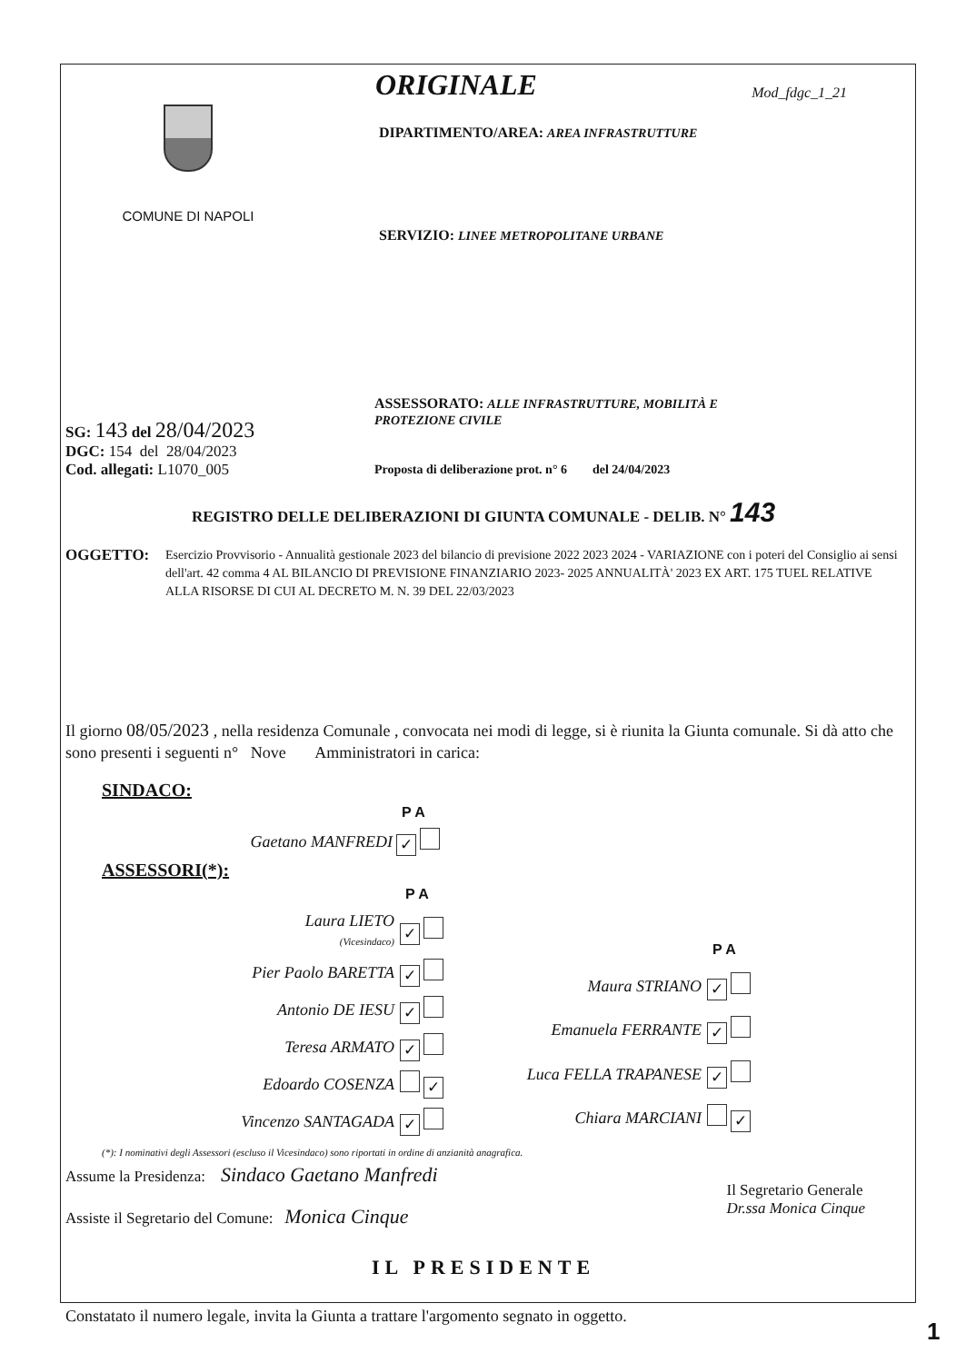COMUNE DI NAPOLI
ORIGINALE Mod_fdgc_1_21
DIPARTIMENTO/AREA: AREA INFRASTRUTTURE
SERVIZIO: LINEE METROPOLITANE URBANE
SG: 143 del 28/04/2023
DGC: 154 del 28/04/2023
Cod. allegati: L1070_005
ASSESSORATO: ALLE INFRASTRUTTURE, MOBILITÀ E
PROTEZIONE CIVILE
Proposta di deliberazione prot. n° 6 del 24/04/2023
REGISTRO DELLE DELIBERAZIONI DI GIUNTA COMUNALE - DELIB. N° 143
OGGETTO:
Esercizio Provvisorio - Annualità gestionale 2023 del bilancio di previsione 2022 2023 2024 - VARIAZIONE con i poteri del Consiglio ai sensi dell'art. 42 comma 4 AL BILANCIO DI PREVISIONE FINANZIARIO 2023- 2025 ANNUALITÀ' 2023 EX ART. 175 TUEL RELATIVE ALLA RISORSE DI CUI AL DECRETO M. N. 39 DEL 22/03/2023
Il giorno 08/05/2023 , nella residenza Comunale , convocata nei modi di legge, si è riunita la Giunta comunale. Si dà atto che sono presenti i seguenti n° Nove Amministratori in carica:
SINDACO:
| | P A |
| Gaetano MANFREDI | ✓ |
ASSESSORI(*):
| | P A |
| Laura LIETO (Vicesindaco) | ✓ |
| Pier Paolo BARETTA | ✓ |
| Antonio DE IESU | ✓ |
| Teresa ARMATO | ✓ |
| Edoardo COSENZA | ✓ |
| Vincenzo SANTAGADA | ✓ |
| | P A |
| Maura STRIANO | ✓ |
| Emanuela FERRANTE | ✓ |
| Luca FELLA TRAPANESE | ✓ |
| Chiara MARCIANI | ✓ |
(*): I nominativi degli Assessori (escluso il Vicesindaco) sono riportati in ordine di anzianità anagrafica.
Assume la Presidenza: Sindaco Gaetano Manfredi
Assiste il Segretario del Comune: Monica Cinque
Il Segretario Generale
Dr.ssa Monica Cinque
IL PRESIDENTE
Constatato il numero legale, invita la Giunta a trattare l'argomento segnato in oggetto.
1